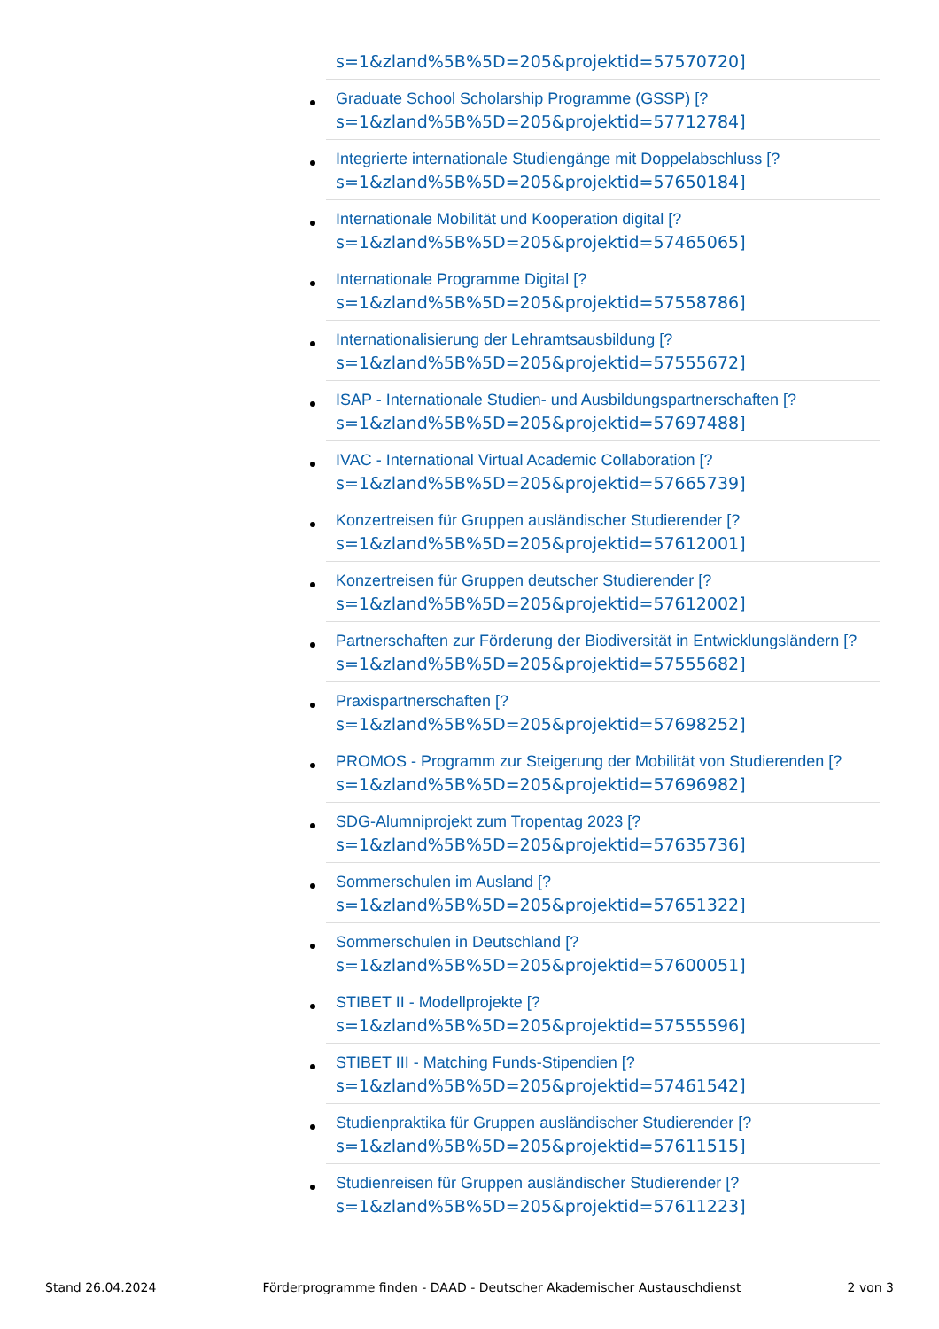s=1&zland%5B%5D=205&projektid=57570720]
Graduate School Scholarship Programme (GSSP) [?
s=1&zland%5B%5D=205&projektid=57712784]
Integrierte internationale Studiengänge mit Doppelabschluss [?
s=1&zland%5B%5D=205&projektid=57650184]
Internationale Mobilität und Kooperation digital [?
s=1&zland%5B%5D=205&projektid=57465065]
Internationale Programme Digital [?
s=1&zland%5B%5D=205&projektid=57558786]
Internationalisierung der Lehramtsausbildung [?
s=1&zland%5B%5D=205&projektid=57555672]
ISAP - Internationale Studien- und Ausbildungspartnerschaften [?
s=1&zland%5B%5D=205&projektid=57697488]
IVAC - International Virtual Academic Collaboration [?
s=1&zland%5B%5D=205&projektid=57665739]
Konzertreisen für Gruppen ausländischer Studierender [?
s=1&zland%5B%5D=205&projektid=57612001]
Konzertreisen für Gruppen deutscher Studierender [?
s=1&zland%5B%5D=205&projektid=57612002]
Partnerschaften zur Förderung der Biodiversität in Entwicklungsländern [?
s=1&zland%5B%5D=205&projektid=57555682]
Praxispartnerschaften [?
s=1&zland%5B%5D=205&projektid=57698252]
PROMOS - Programm zur Steigerung der Mobilität von Studierenden [?
s=1&zland%5B%5D=205&projektid=57696982]
SDG-Alumniprojekt zum Tropentag 2023 [?
s=1&zland%5B%5D=205&projektid=57635736]
Sommerschulen im Ausland [?
s=1&zland%5B%5D=205&projektid=57651322]
Sommerschulen in Deutschland [?
s=1&zland%5B%5D=205&projektid=57600051]
STIBET II - Modellprojekte [?
s=1&zland%5B%5D=205&projektid=57555596]
STIBET III - Matching Funds-Stipendien [?
s=1&zland%5B%5D=205&projektid=57461542]
Studienpraktika für Gruppen ausländischer Studierender [?
s=1&zland%5B%5D=205&projektid=57611515]
Studienreisen für Gruppen ausländischer Studierender [?
s=1&zland%5B%5D=205&projektid=57611223]
Stand 26.04.2024 Förderprogramme finden - DAAD - Deutscher Akademischer Austauschdienst 2 von 3